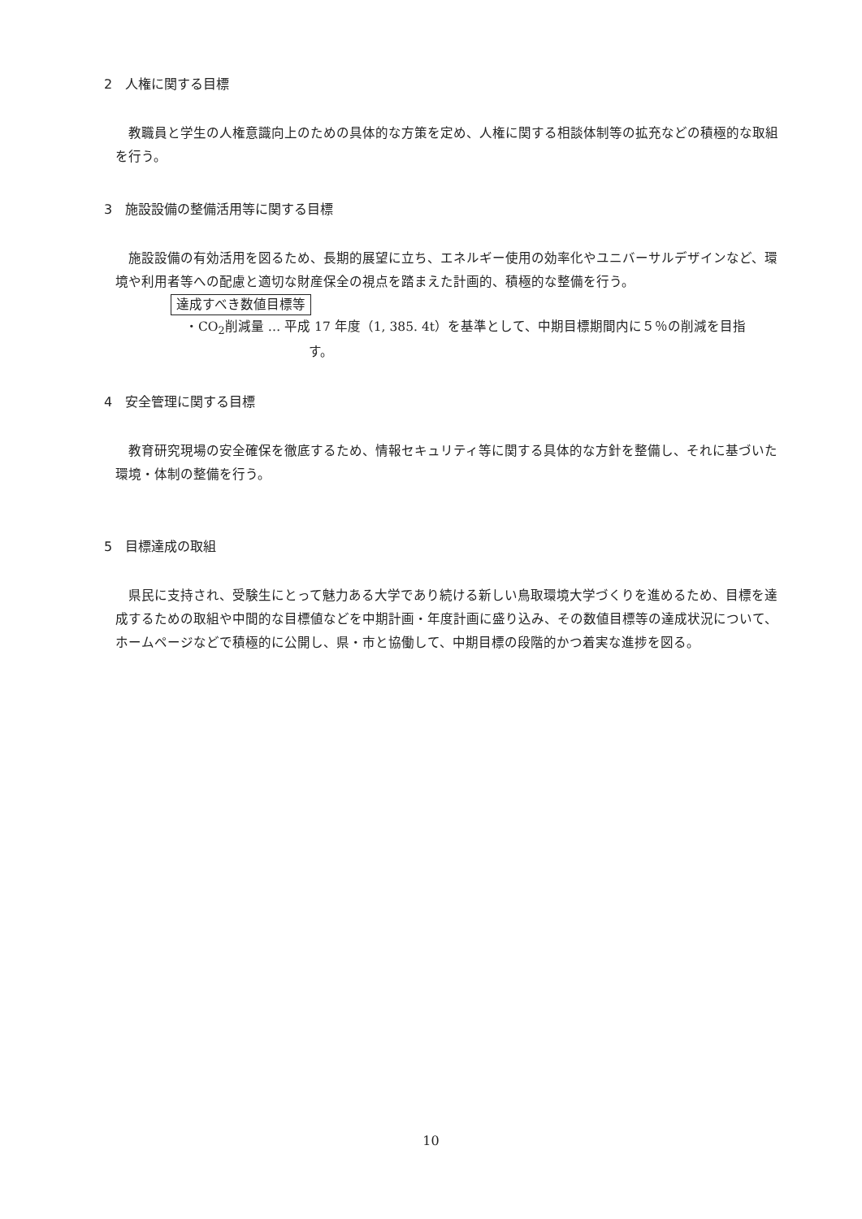2　人権に関する目標
教職員と学生の人権意識向上のための具体的な方策を定め、人権に関する相談体制等の拡充などの積極的な取組を行う。
3　施設設備の整備活用等に関する目標
施設設備の有効活用を図るため、長期的展望に立ち、エネルギー使用の効率化やユニバーサルデザインなど、環境や利用者等への配慮と適切な財産保全の視点を踏まえた計画的、積極的な整備を行う。
達成すべき数値目標等
・CO<sub>2</sub>削減量 … 平成 17 年度（1, 385. 4t）を基準として、中期目標期間内に５％の削減を目指
す。
4　安全管理に関する目標
教育研究現場の安全確保を徹底するため、情報セキュリティ等に関する具体的な方針を整備し、それに基づいた環境・体制の整備を行う。
5　目標達成の取組
県民に支持され、受験生にとって魅力ある大学であり続ける新しい鳥取環境大学づくりを進めるため、目標を達成するための取組や中間的な目標値などを中期計画・年度計画に盛り込み、その数値目標等の達成状況について、ホームページなどで積極的に公開し、県・市と協働して、中期目標の段階的かつ着実な進捗を図る。
10